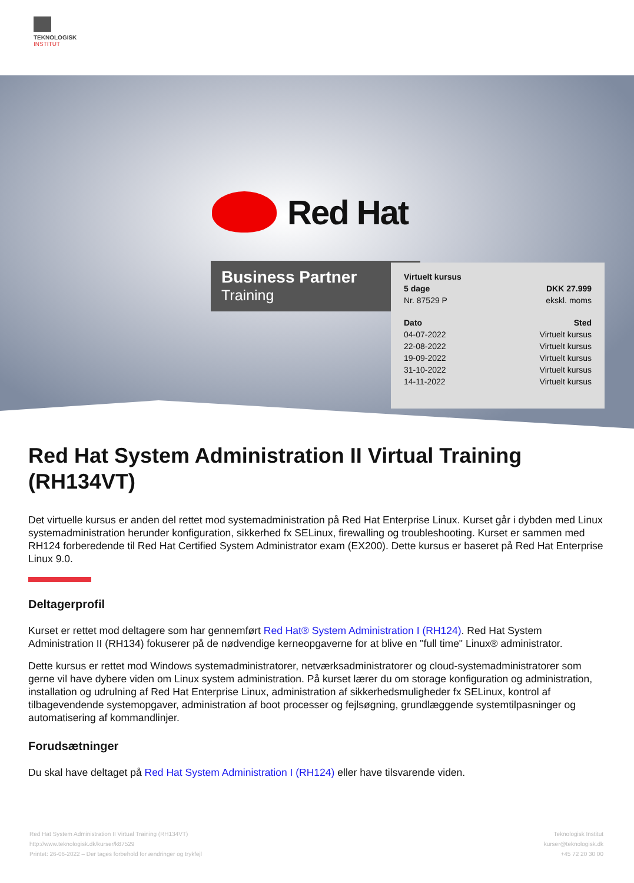TEKNOLOGISK
INSTITUT
Red Hat
Business Partner
Training
| Virtuelt kursus | |
| --- | --- |
| 5 dage | DKK 27.999 |
| Nr. 87529 P | ekskl. moms |
| Dato | Sted |
| 04-07-2022 | Virtuelt kursus |
| 22-08-2022 | Virtuelt kursus |
| 19-09-2022 | Virtuelt kursus |
| 31-10-2022 | Virtuelt kursus |
| 14-11-2022 | Virtuelt kursus |
Red Hat System Administration II Virtual Training (RH134VT)
Det virtuelle kursus er anden del rettet mod systemadministration på Red Hat Enterprise Linux. Kurset går i dybden med Linux systemadministration herunder konfiguration, sikkerhed fx SELinux, firewalling og troubleshooting. Kurset er sammen med RH124 forberedende til Red Hat Certified System Administrator exam (EX200). Dette kursus er baseret på Red Hat Enterprise Linux 9.0.
Deltagerprofil
Kurset er rettet mod deltagere som har gennemført Red Hat® System Administration I (RH124). Red Hat System Administration II (RH134) fokuserer på de nødvendige kerneopgaverne for at blive en "full time" Linux® administrator.
Dette kursus er rettet mod Windows systemadministratorer, netværksadministratorer og cloud-systemadministratorer som gerne vil have dybere viden om Linux system administration. På kurset lærer du om storage konfiguration og administration, installation og udrulning af Red Hat Enterprise Linux, administration af sikkerhedsmuligheder fx SELinux, kontrol af tilbagevendende systemopgaver, administration af boot processer og fejlsøgning, grundlæggende systemtilpasninger og automatisering af kommandlinjer.
Forudsætninger
Du skal have deltaget på Red Hat System Administration I (RH124) eller have tilsvarende viden.
Red Hat System Administration II Virtual Training (RH134VT)
http://www.teknologisk.dk/kurser/k87529
Printet: 26-06-2022 – Der tages forbehold for ændringer og trykfejl
Teknologisk Institut
kurser@teknologisk.dk
+45 72 20 30 00